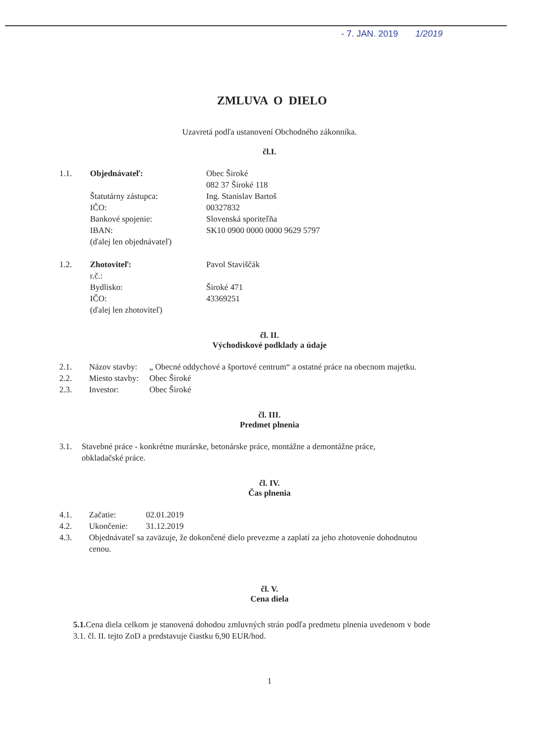- 7. JAN. 2019 1/2019
ZMLUVA O DIELO
Uzavretá podľa ustanovení Obchodného zákonníka.
čl.I.
| 1.1. | Objednávateľ: | Obec Široké |
| | | 082 37 Široké 118 |
| | Štatutárny zástupca: | Ing. Stanislav Bartoš |
| | IČO: | 00327832 |
| | Bankové spojenie: | Slovenská sporiteľňa |
| | IBAN: | SK10 0900 0000 0000 9629 5797 |
| | (ďalej len objednávateľ) | |
| 1.2. | Zhotoviteľ: | Pavol Staviščák |
| | r.č.: | |
| | Bydlisko: | Široké 471 |
| | IČO: | 43369251 |
| | (ďalej len zhotoviteľ) | |
čl. II.
Východiskové podklady a údaje
| 2.1. | Názov stavby: | „ Obecné oddychové a športové centrum“ a ostatné práce na obecnom majetku. |
| 2.2. | Miesto stavby: | Obec Široké |
| 2.3. | Investor: | Obec Široké |
čl. III.
Predmet plnenia
| 3.1. | Stavebné práce - konkrétne murárske, betonárske práce, montážne a demontážne práce, obkladačské práce. |
čl. IV.
Čas plnenia
| 4.1. | Začatie: | 02.01.2019 |
| 4.2. | Ukončenie: | 31.12.2019 |
| 4.3. | Objednávateľ sa zaväzuje, že dokončené dielo prevezme a zaplatí za jeho zhotovenie dohodnutou cenou. | |
čl. V.
Cena diela
5.1. Cena diela celkom je stanovená dohodou zmluvných strán podľa predmetu plnenia uvedenom v bode 3.1. čl. II. tejto ZoD a predstavuje čiastku 6,90 EUR/hod.
1